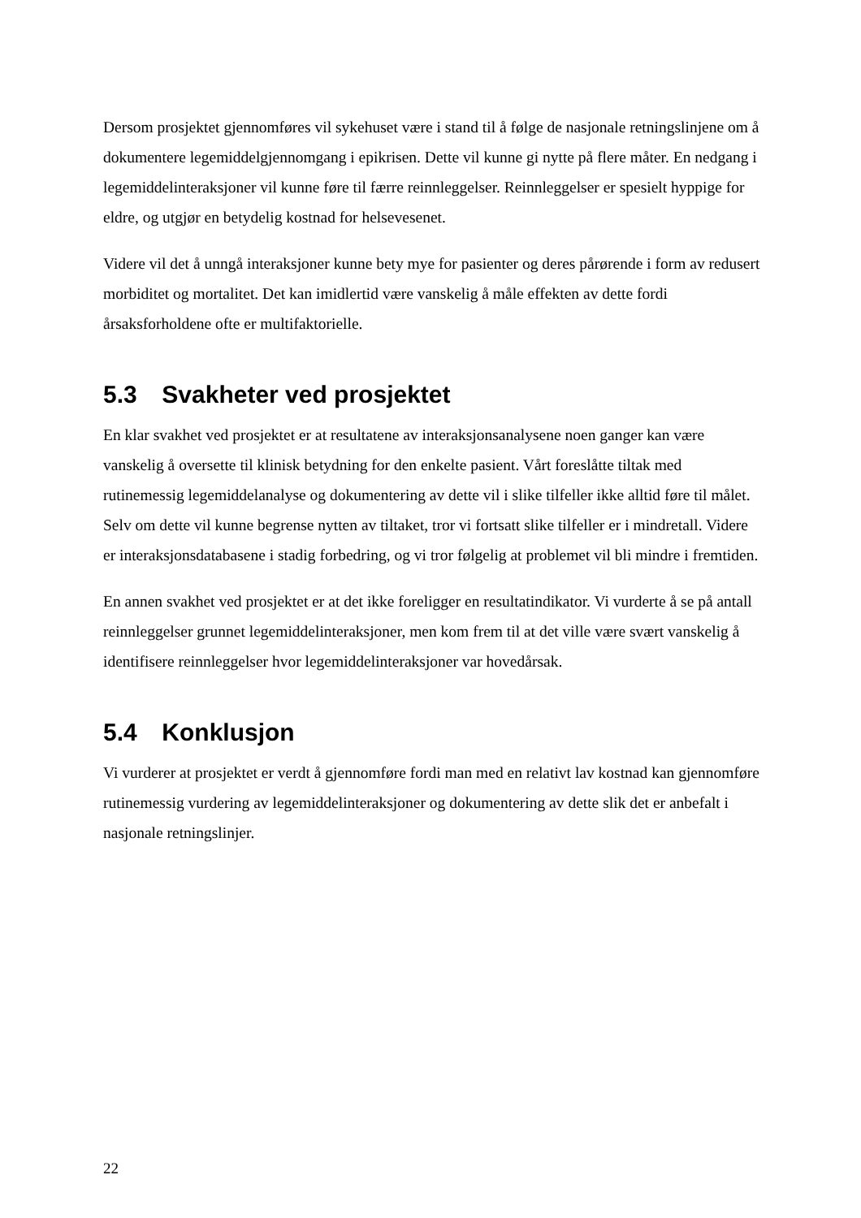Dersom prosjektet gjennomføres vil sykehuset være i stand til å følge de nasjonale retningslinjene om å dokumentere legemiddelgjennomgang i epikrisen. Dette vil kunne gi nytte på flere måter. En nedgang i legemiddelinteraksjoner vil kunne føre til færre reinnleggelser. Reinnleggelser er spesielt hyppige for eldre, og utgjør en betydelig kostnad for helsevesenet.
Videre vil det å unngå interaksjoner kunne bety mye for pasienter og deres pårørende i form av redusert morbiditet og mortalitet. Det kan imidlertid være vanskelig å måle effekten av dette fordi årsaksforholdene ofte er multifaktorielle.
5.3 Svakheter ved prosjektet
En klar svakhet ved prosjektet er at resultatene av interaksjonsanalysene noen ganger kan være vanskelig å oversette til klinisk betydning for den enkelte pasient. Vårt foreslåtte tiltak med rutinemessig legemiddelanalyse og dokumentering av dette vil i slike tilfeller ikke alltid føre til målet. Selv om dette vil kunne begrense nytten av tiltaket, tror vi fortsatt slike tilfeller er i mindretall. Videre er interaksjonsdatabasene i stadig forbedring, og vi tror følgelig at problemet vil bli mindre i fremtiden.
En annen svakhet ved prosjektet er at det ikke foreligger en resultatindikator. Vi vurderte å se på antall reinnleggelser grunnet legemiddelinteraksjoner, men kom frem til at det ville være svært vanskelig å identifisere reinnleggelser hvor legemiddelinteraksjoner var hovedårsak.
5.4 Konklusjon
Vi vurderer at prosjektet er verdt å gjennomføre fordi man med en relativt lav kostnad kan gjennomføre rutinemessig vurdering av legemiddelinteraksjoner og dokumentering av dette slik det er anbefalt i nasjonale retningslinjer.
22